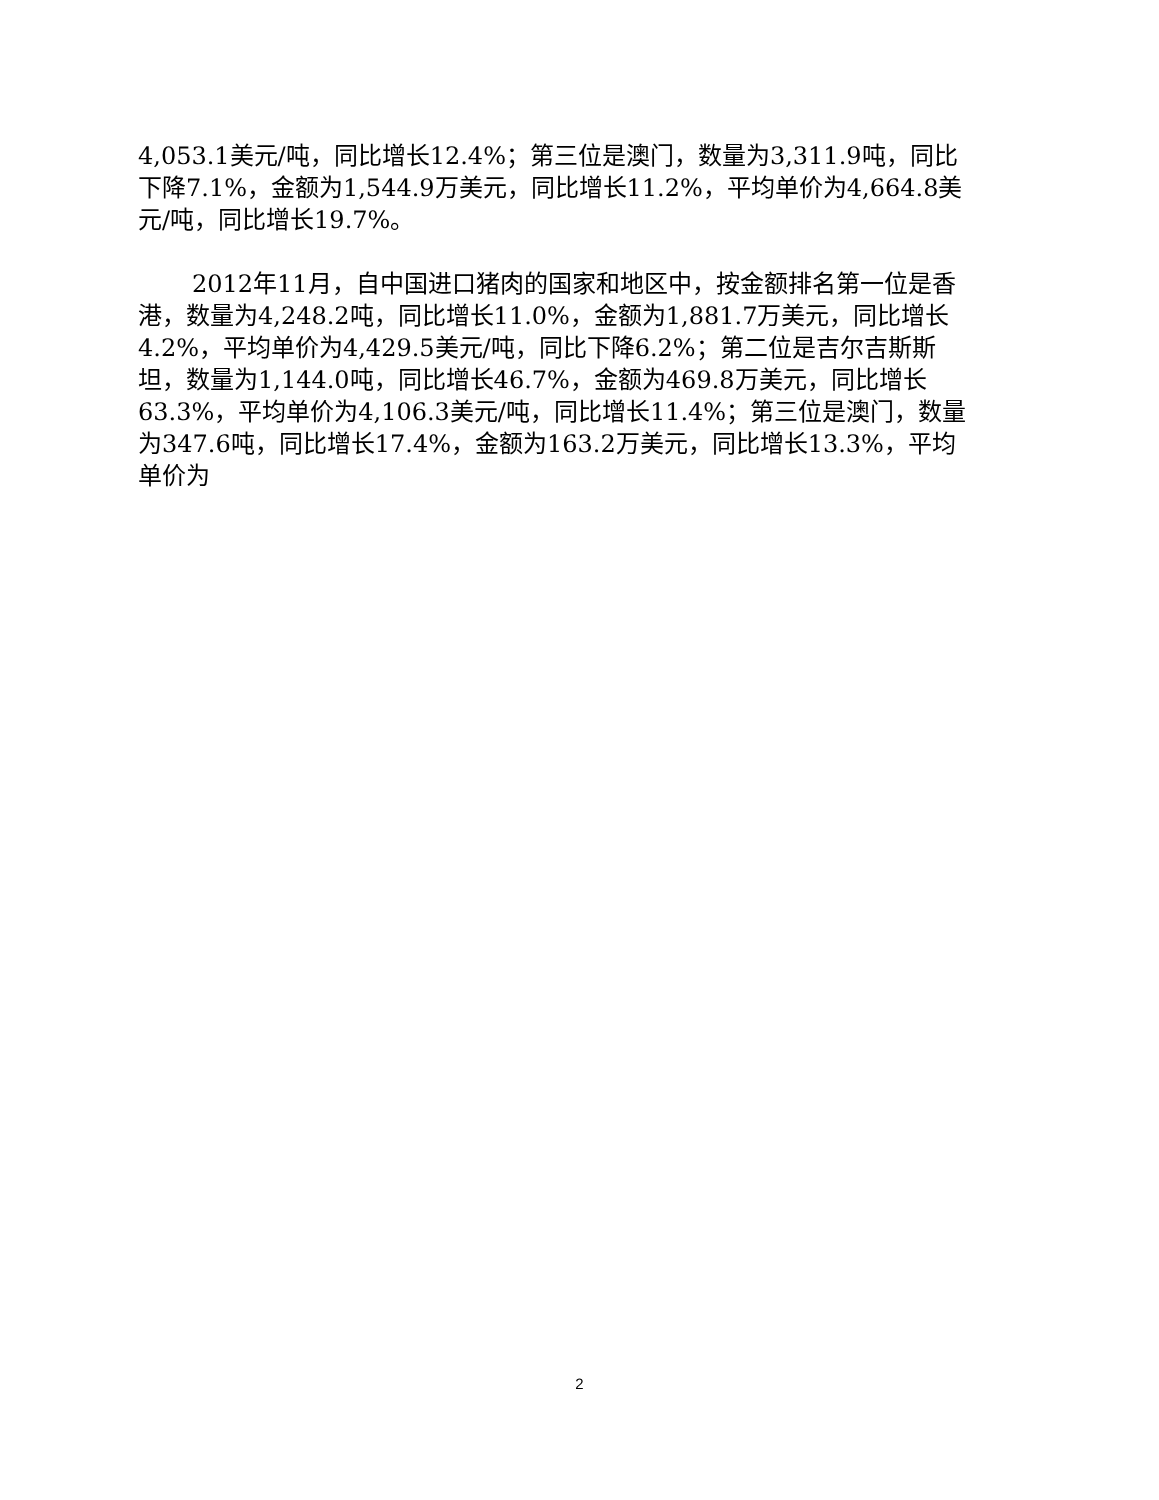4,053.1美元/吨，同比增长12.4%；第三位是澳门，数量为3,311.9吨，同比下降7.1%，金额为1,544.9万美元，同比增长11.2%，平均单价为4,664.8美元/吨，同比增长19.7%。
2012年11月，自中国进口猪肉的国家和地区中，按金额排名第一位是香港，数量为4,248.2吨，同比增长11.0%，金额为1,881.7万美元，同比增长4.2%，平均单价为4,429.5美元/吨，同比下降6.2%；第二位是吉尔吉斯斯坦，数量为1,144.0吨，同比增长46.7%，金额为469.8万美元，同比增长63.3%，平均单价为4,106.3美元/吨，同比增长11.4%；第三位是澳门，数量为347.6吨，同比增长17.4%，金额为163.2万美元，同比增长13.3%，平均单价为
2